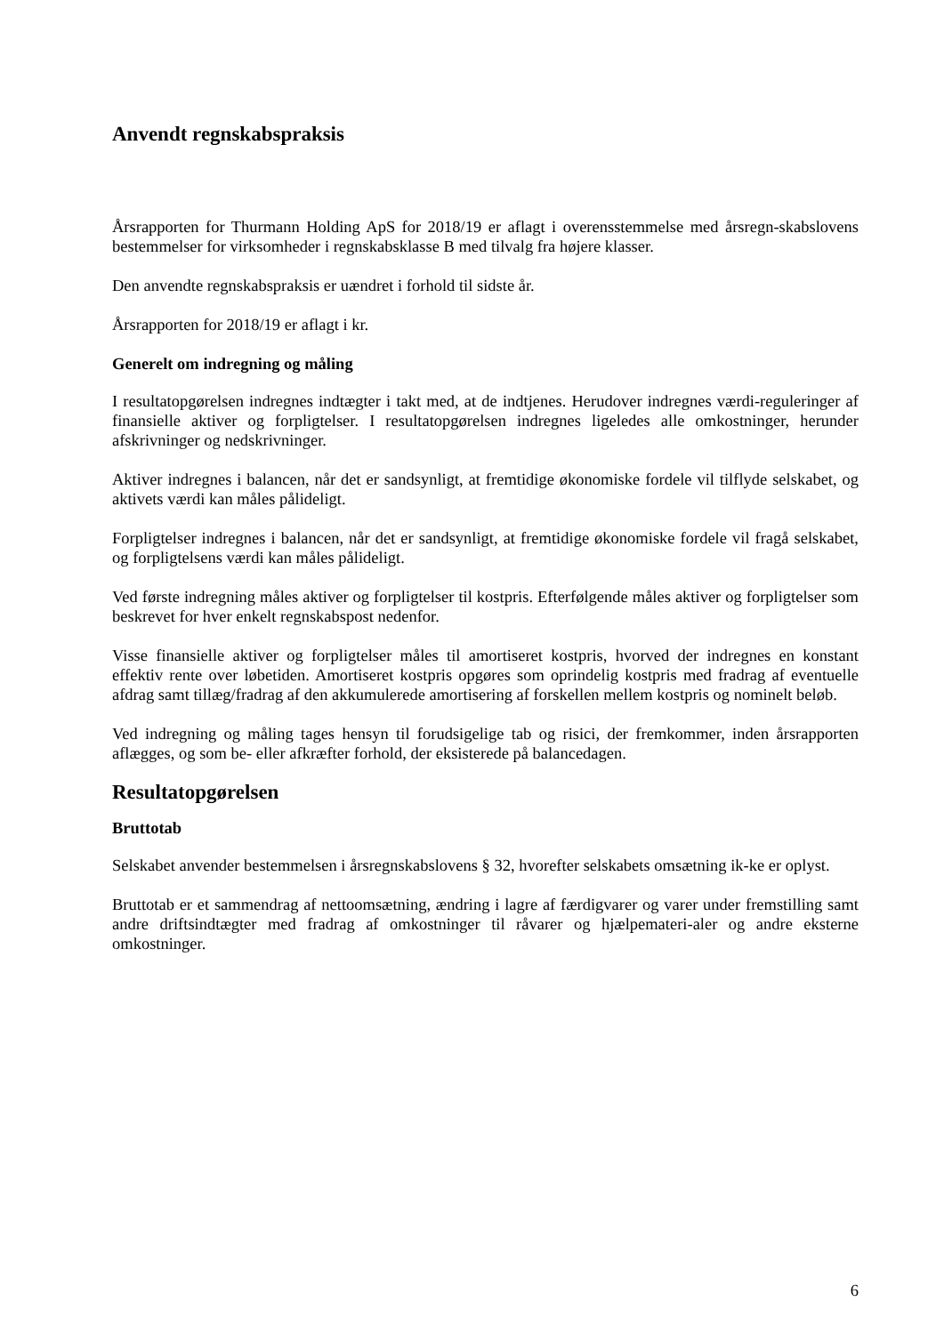Anvendt regnskabspraksis
Årsrapporten for Thurmann Holding ApS for 2018/19 er aflagt i overensstemmelse med årsregn-skabslovens bestemmelser for virksomheder i regnskabsklasse B med tilvalg fra højere klasser.
Den anvendte regnskabspraksis er uændret i forhold til sidste år.
Årsrapporten for 2018/19 er aflagt i kr.
Generelt om indregning og måling
I resultatopgørelsen indregnes indtægter i takt med, at de indtjenes. Herudover indregnes værdi-reguleringer af finansielle aktiver og forpligtelser. I resultatopgørelsen indregnes ligeledes alle omkostninger, herunder afskrivninger og nedskrivninger.
Aktiver indregnes i balancen, når det er sandsynligt, at fremtidige økonomiske fordele vil tilflyde selskabet, og aktivets værdi kan måles pålideligt.
Forpligtelser indregnes i balancen, når det er sandsynligt, at fremtidige økonomiske fordele vil fragå selskabet, og forpligtelsens værdi kan måles pålideligt.
Ved første indregning måles aktiver og forpligtelser til kostpris. Efterfølgende måles aktiver og forpligtelser som beskrevet for hver enkelt regnskabspost nedenfor.
Visse finansielle aktiver og forpligtelser måles til amortiseret kostpris, hvorved der indregnes en konstant effektiv rente over løbetiden. Amortiseret kostpris opgøres som oprindelig kostpris med fradrag af eventuelle afdrag samt tillæg/fradrag af den akkumulerede amortisering af forskellen mellem kostpris og nominelt beløb.
Ved indregning og måling tages hensyn til forudsigelige tab og risici, der fremkommer, inden årsrapporten aflægges, og som be- eller afkræfter forhold, der eksisterede på balancedagen.
Resultatopgørelsen
Bruttotab
Selskabet anvender bestemmelsen i årsregnskabslovens § 32, hvorefter selskabets omsætning ik-ke er oplyst.
Bruttotab er et sammendrag af nettoomsætning, ændring i lagre af færdigvarer og varer under fremstilling samt andre driftsindtægter med fradrag af omkostninger til råvarer og hjælpemateri-aler og andre eksterne omkostninger.
6